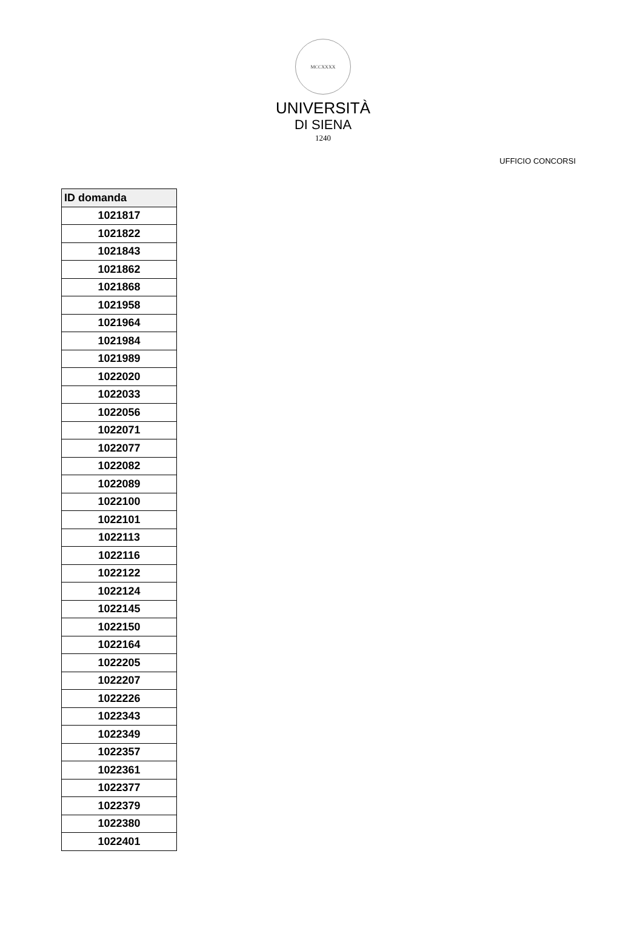MCCXXXX
UNIVERSITÀ
DI SIENA
1240
UFFICIO CONCORSI
| ID domanda |
| --- |
| 1021817 |
| 1021822 |
| 1021843 |
| 1021862 |
| 1021868 |
| 1021958 |
| 1021964 |
| 1021984 |
| 1021989 |
| 1022020 |
| 1022033 |
| 1022056 |
| 1022071 |
| 1022077 |
| 1022082 |
| 1022089 |
| 1022100 |
| 1022101 |
| 1022113 |
| 1022116 |
| 1022122 |
| 1022124 |
| 1022145 |
| 1022150 |
| 1022164 |
| 1022205 |
| 1022207 |
| 1022226 |
| 1022343 |
| 1022349 |
| 1022357 |
| 1022361 |
| 1022377 |
| 1022379 |
| 1022380 |
| 1022401 |